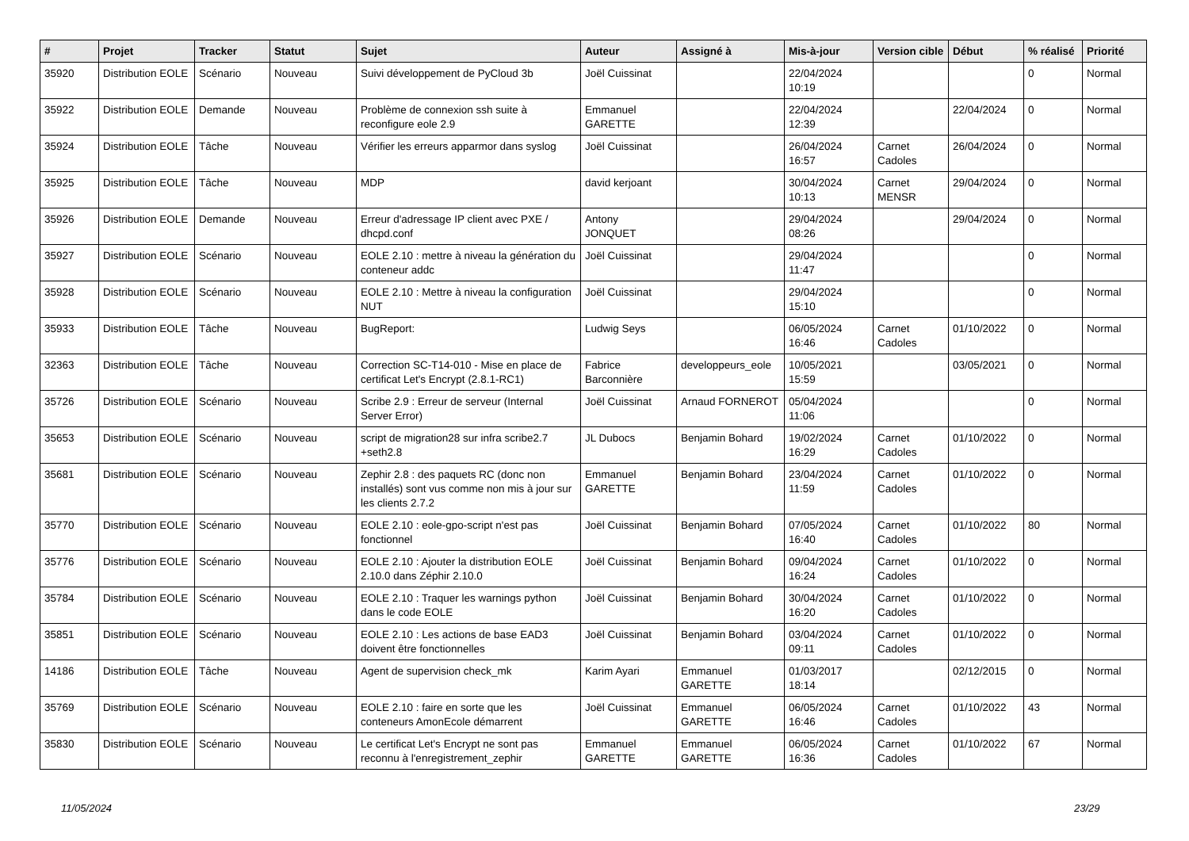| # | Projet | Tracker | Statut | Sujet | Auteur | Assigné à | Mis-à-jour | Version cible | Début | % réalisé | Priorité |
| --- | --- | --- | --- | --- | --- | --- | --- | --- | --- | --- | --- |
| 35920 | Distribution EOLE | Scénario | Nouveau | Suivi développement de PyCloud 3b | Joël Cuissinat | | 22/04/2024 10:19 | | | 0 | Normal |
| 35922 | Distribution EOLE | Demande | Nouveau | Problème de connexion ssh suite à reconfigure eole 2.9 | Emmanuel GARETTE | | 22/04/2024 12:39 | | 22/04/2024 | 0 | Normal |
| 35924 | Distribution EOLE | Tâche | Nouveau | Vérifier les erreurs apparmor dans syslog | Joël Cuissinat | | 26/04/2024 16:57 | Carnet Cadoles | 26/04/2024 | 0 | Normal |
| 35925 | Distribution EOLE | Tâche | Nouveau | MDP | david kerjoant | | 30/04/2024 10:13 | Carnet MENSR | 29/04/2024 | 0 | Normal |
| 35926 | Distribution EOLE | Demande | Nouveau | Erreur d'adressage IP client avec PXE / dhcpd.conf | Antony JONQUET | | 29/04/2024 08:26 | | 29/04/2024 | 0 | Normal |
| 35927 | Distribution EOLE | Scénario | Nouveau | EOLE 2.10 : mettre à niveau la génération du conteneur addc | Joël Cuissinat | | 29/04/2024 11:47 | | | 0 | Normal |
| 35928 | Distribution EOLE | Scénario | Nouveau | EOLE 2.10 : Mettre à niveau la configuration NUT | Joël Cuissinat | | 29/04/2024 15:10 | | | 0 | Normal |
| 35933 | Distribution EOLE | Tâche | Nouveau | BugReport: | Ludwig Seys | | 06/05/2024 16:46 | Carnet Cadoles | 01/10/2022 | 0 | Normal |
| 32363 | Distribution EOLE | Tâche | Nouveau | Correction SC-T14-010 - Mise en place de certificat Let's Encrypt (2.8.1-RC1) | Fabrice Barconnière | developpeurs_eole | 10/05/2021 15:59 | | 03/05/2021 | 0 | Normal |
| 35726 | Distribution EOLE | Scénario | Nouveau | Scribe 2.9 : Erreur de serveur (Internal Server Error) | Joël Cuissinat | Arnaud FORNEROT | 05/04/2024 11:06 | | | 0 | Normal |
| 35653 | Distribution EOLE | Scénario | Nouveau | script de migration28 sur infra scribe2.7 +seth2.8 | JL Dubocs | Benjamin Bohard | 19/02/2024 16:29 | Carnet Cadoles | 01/10/2022 | 0 | Normal |
| 35681 | Distribution EOLE | Scénario | Nouveau | Zephir 2.8 : des paquets RC (donc non installés) sont vus comme non mis à jour sur les clients 2.7.2 | Emmanuel GARETTE | Benjamin Bohard | 23/04/2024 11:59 | Carnet Cadoles | 01/10/2022 | 0 | Normal |
| 35770 | Distribution EOLE | Scénario | Nouveau | EOLE 2.10 : eole-gpo-script n'est pas fonctionnel | Joël Cuissinat | Benjamin Bohard | 07/05/2024 16:40 | Carnet Cadoles | 01/10/2022 | 80 | Normal |
| 35776 | Distribution EOLE | Scénario | Nouveau | EOLE 2.10 : Ajouter la distribution EOLE 2.10.0 dans Zéphir 2.10.0 | Joël Cuissinat | Benjamin Bohard | 09/04/2024 16:24 | Carnet Cadoles | 01/10/2022 | 0 | Normal |
| 35784 | Distribution EOLE | Scénario | Nouveau | EOLE 2.10 : Traquer les warnings python dans le code EOLE | Joël Cuissinat | Benjamin Bohard | 30/04/2024 16:20 | Carnet Cadoles | 01/10/2022 | 0 | Normal |
| 35851 | Distribution EOLE | Scénario | Nouveau | EOLE 2.10 : Les actions de base EAD3 doivent être fonctionnelles | Joël Cuissinat | Benjamin Bohard | 03/04/2024 09:11 | Carnet Cadoles | 01/10/2022 | 0 | Normal |
| 14186 | Distribution EOLE | Tâche | Nouveau | Agent de supervision check_mk | Karim Ayari | Emmanuel GARETTE | 01/03/2017 18:14 | | 02/12/2015 | 0 | Normal |
| 35769 | Distribution EOLE | Scénario | Nouveau | EOLE 2.10 : faire en sorte que les conteneurs AmonEcole démarrent | Joël Cuissinat | Emmanuel GARETTE | 06/05/2024 16:46 | Carnet Cadoles | 01/10/2022 | 43 | Normal |
| 35830 | Distribution EOLE | Scénario | Nouveau | Le certificat Let's Encrypt ne sont pas reconnu à l'enregistrement_zephir | Emmanuel GARETTE | Emmanuel GARETTE | 06/05/2024 16:36 | Carnet Cadoles | 01/10/2022 | 67 | Normal |
11/05/2024 23/29